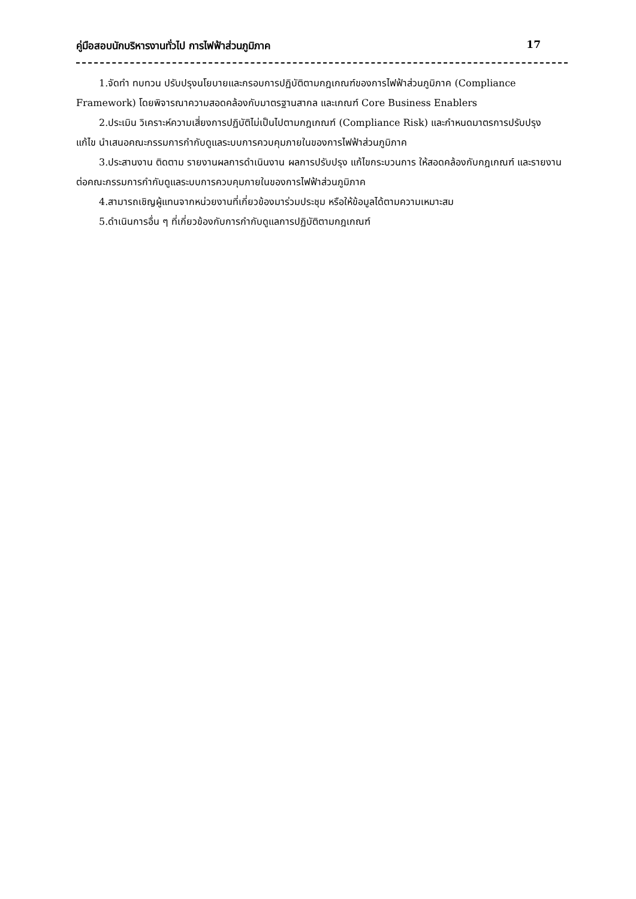คู่มือสอบนักบริหารงานทั่วไป การไฟฟ้าส่วนภูมิภาค 17
1.จัดทำ ทบทวน ปรับปรุงนโยบายและกรอบการปฏิบัติตามกฎเกณฑ์ของการไฟฟ้าส่วนภูมิภาค (Compliance Framework) โดยพิจารณาความสอดคล้องกับมาตรฐานสากล และเกณฑ์ Core Business Enablers
2.ประเมิน วิเคราะห์ความเสี่ยงการปฏิบัติไม่เป็นไปตามกฎเกณฑ์ (Compliance Risk) และกำหนดมาตรการปรับปรุง แก้ไข นำเสนอคณะกรรมการกำกับดูแลระบบการควบคุมภายในของการไฟฟ้าส่วนภูมิภาค
3.ประสานงาน ติดตาม รายงานผลการดำเนินงาน ผลการปรับปรุง แก้ไขกระบวนการ ให้สอดคล้องกับกฎเกณฑ์ และรายงานต่อคณะกรรมการกำกับดูแลระบบการควบคุมภายในของการไฟฟ้าส่วนภูมิภาค
4.สามารถเชิญผู้แทนจากหน่วยงานที่เกี่ยวข้องมาร่วมประชุม หรือให้ข้อมูลได้ตามความเหมาะสม
5.ดำเนินการอื่น ๆ ที่เกี่ยวข้องกับการกำกับดูแลการปฏิบัติตามกฎเกณฑ์